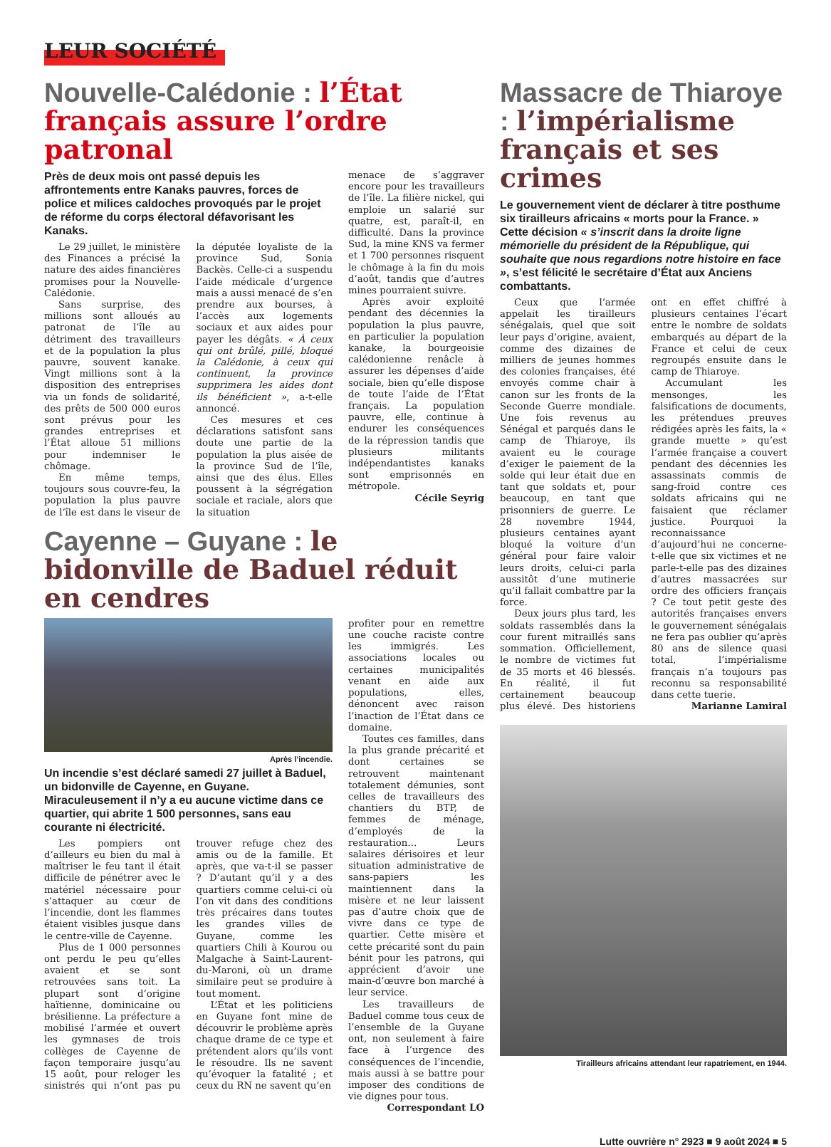LEUR SOCIÉTÉ
Nouvelle-Calédonie : l’État français assure l’ordre patronal
Près de deux mois ont passé depuis les affrontements entre Kanaks pauvres, forces de police et milices caldoches provoqués par le projet de réforme du corps électoral défavorisant les Kanaks.
Le 29 juillet, le ministère des Finances a précisé la nature des aides financières promises pour la Nouvelle-Calédonie.
Sans surprise, des millions sont alloués au patronat de l’île au détriment des travailleurs et de la population la plus pauvre, souvent kanake. Vingt millions sont à la disposition des entreprises via un fonds de solidarité, des prêts de 500 000 euros sont prévus pour les grandes entreprises et l’État alloue 51 millions pour indemniser le chômage.
En même temps, toujours sous couvre-feu, la population la plus pauvre de l’île est dans le viseur de la députée loyaliste de la province Sud, Sonia Backès. Celle-ci a suspendu l’aide médicale d’urgence mais a aussi menacé de s’en prendre aux bourses, à l’accès aux logements sociaux et aux aides pour payer les dégâts. « À ceux qui ont brûlé, pillé, bloqué la Calédonie, à ceux qui continuent, la province supprimera les aides dont ils bénéficient », a-t-elle annoncé.
Ces mesures et ces déclarations satisfont sans doute une partie de la population la plus aisée de la province Sud de l’île, ainsi que des élus. Elles poussent à la ségrégation sociale et raciale, alors que la situation
menace de s’aggraver encore pour les travailleurs de l’île. La filière nickel, qui emploie un salarié sur quatre, est, paraît-il, en difficulté. Dans la province Sud, la mine KNS va fermer et 1 700 personnes risquent le chômage à la fin du mois d’août, tandis que d’autres mines pourraient suivre.
Après avoir exploité pendant des décennies la population la plus pauvre, en particulier la population kanake, la bourgeoisie calédonienne renâcle à assurer les dépenses d’aide sociale, bien qu’elle dispose de toute l’aide de l’État français. La population pauvre, elle, continue à endurer les conséquences de la répression tandis que plusieurs militants indépendantistes kanaks sont emprisonnés en métropole.
Cécile Seyrig
Cayenne – Guyane : le bidonville de Baduel réduit en cendres
Après l’incendie.
Un incendie s’est déclaré samedi 27 juillet à Baduel, un bidonville de Cayenne, en Guyane. Miraculeusement il n’y a eu aucune victime dans ce quartier, qui abrite 1 500 personnes, sans eau courante ni électricité.
Les pompiers ont d’ailleurs eu bien du mal à maîtriser le feu tant il était difficile de pénétrer avec le matériel nécessaire pour s’attaquer au cœur de l’incendie, dont les flammes étaient visibles jusque dans le centre-ville de Cayenne.
Plus de 1 000 personnes ont perdu le peu qu’elles avaient et se sont retrouvées sans toit. La plupart sont d’origine haïtienne, dominicaine ou brésilienne. La préfecture a mobilisé l’armée et ouvert les gymnases de trois collèges de Cayenne de façon temporaire jusqu’au 15 août, pour reloger les sinistrés qui n’ont pas pu trouver refuge chez des amis ou de la famille. Et après, que va-t-il se passer ? D’autant qu’il y a des quartiers comme celui-ci où l’on vit dans des conditions très précaires dans toutes les grandes villes de Guyane, comme les quartiers Chili à Kourou ou Malgache à Saint-Laurent-du-Maroni, où un drame similaire peut se produire à tout moment.
L’État et les politiciens en Guyane font mine de découvrir le problème après chaque drame de ce type et prétendent alors qu’ils vont le résoudre. Ils ne savent qu’évoquer la fatalité ; et ceux du RN ne savent qu’en
profiter pour en remettre une couche raciste contre les immigrés. Les associations locales ou certaines municipalités venant en aide aux populations, elles, dénoncent avec raison l’inaction de l’État dans ce domaine.
Toutes ces familles, dans la plus grande précarité et dont certaines se retrouvent maintenant totalement démunies, sont celles de travailleurs des chantiers du BTP, de femmes de ménage, d’employés de la restauration… Leurs salaires dérisoires et leur situation administrative de sans-papiers les maintiennent dans la misère et ne leur laissent pas d’autre choix que de vivre dans ce type de quartier. Cette misère et cette précarité sont du pain bénit pour les patrons, qui apprécient d’avoir une main-d’œuvre bon marché à leur service.
Les travailleurs de Baduel comme tous ceux de l’ensemble de la Guyane ont, non seulement à faire face à l’urgence des conséquences de l’incendie, mais aussi à se battre pour imposer des conditions de vie dignes pour tous.
Correspondant LO
Massacre de Thiaroye : l’impérialisme français et ses crimes
Le gouvernement vient de déclarer à titre posthume six tirailleurs africains « morts pour la France. » Cette décision « s’inscrit dans la droite ligne mémorielle du président de la République, qui souhaite que nous regardions notre histoire en face », s’est félicité le secrétaire d’État aux Anciens combattants.
Ceux que l’armée appelait les tirailleurs sénégalais, quel que soit leur pays d’origine, avaient, comme des dizaines de milliers de jeunes hommes des colonies françaises, été envoyés comme chair à canon sur les fronts de la Seconde Guerre mondiale. Une fois revenus au Sénégal et parqués dans le camp de Thiaroye, ils avaient eu le courage d’exiger le paiement de la solde qui leur était due en tant que soldats et, pour beaucoup, en tant que prisonniers de guerre. Le 28 novembre 1944, plusieurs centaines ayant bloqué la voiture d’un général pour faire valoir leurs droits, celui-ci parla aussitôt d’une mutinerie qu’il fallait combattre par la force.
Deux jours plus tard, les soldats rassemblés dans la cour furent mitraillés sans sommation. Officiellement, le nombre de victimes fut de 35 morts et 46 blessés. En réalité, il fut certainement beaucoup plus élevé. Des historiens ont en effet chiffré à plusieurs centaines l’écart entre le nombre de soldats embarqués au départ de la France et celui de ceux regroupés ensuite dans le camp de Thiaroye.
Accumulant les mensonges, les falsifications de documents, les prétendues preuves rédigées après les faits, la « grande muette » qu’est l’armée française a couvert pendant des décennies les assassinats commis de sang-froid contre ces soldats africains qui ne faisaient que réclamer justice. Pourquoi la reconnaissance d’aujourd’hui ne concerne-t-elle que six victimes et ne parle-t-elle pas des dizaines d’autres massacrées sur ordre des officiers français ? Ce tout petit geste des autorités françaises envers le gouvernement sénégalais ne fera pas oublier qu’après 80 ans de silence quasi total, l’impérialisme français n’a toujours pas reconnu sa responsabilité dans cette tuerie.
Marianne Lamiral
Tirailleurs africains attendant leur rapatriement, en 1944.
Lutte ouvrière n° 2923 ■ 9 août 2024 ■ 5